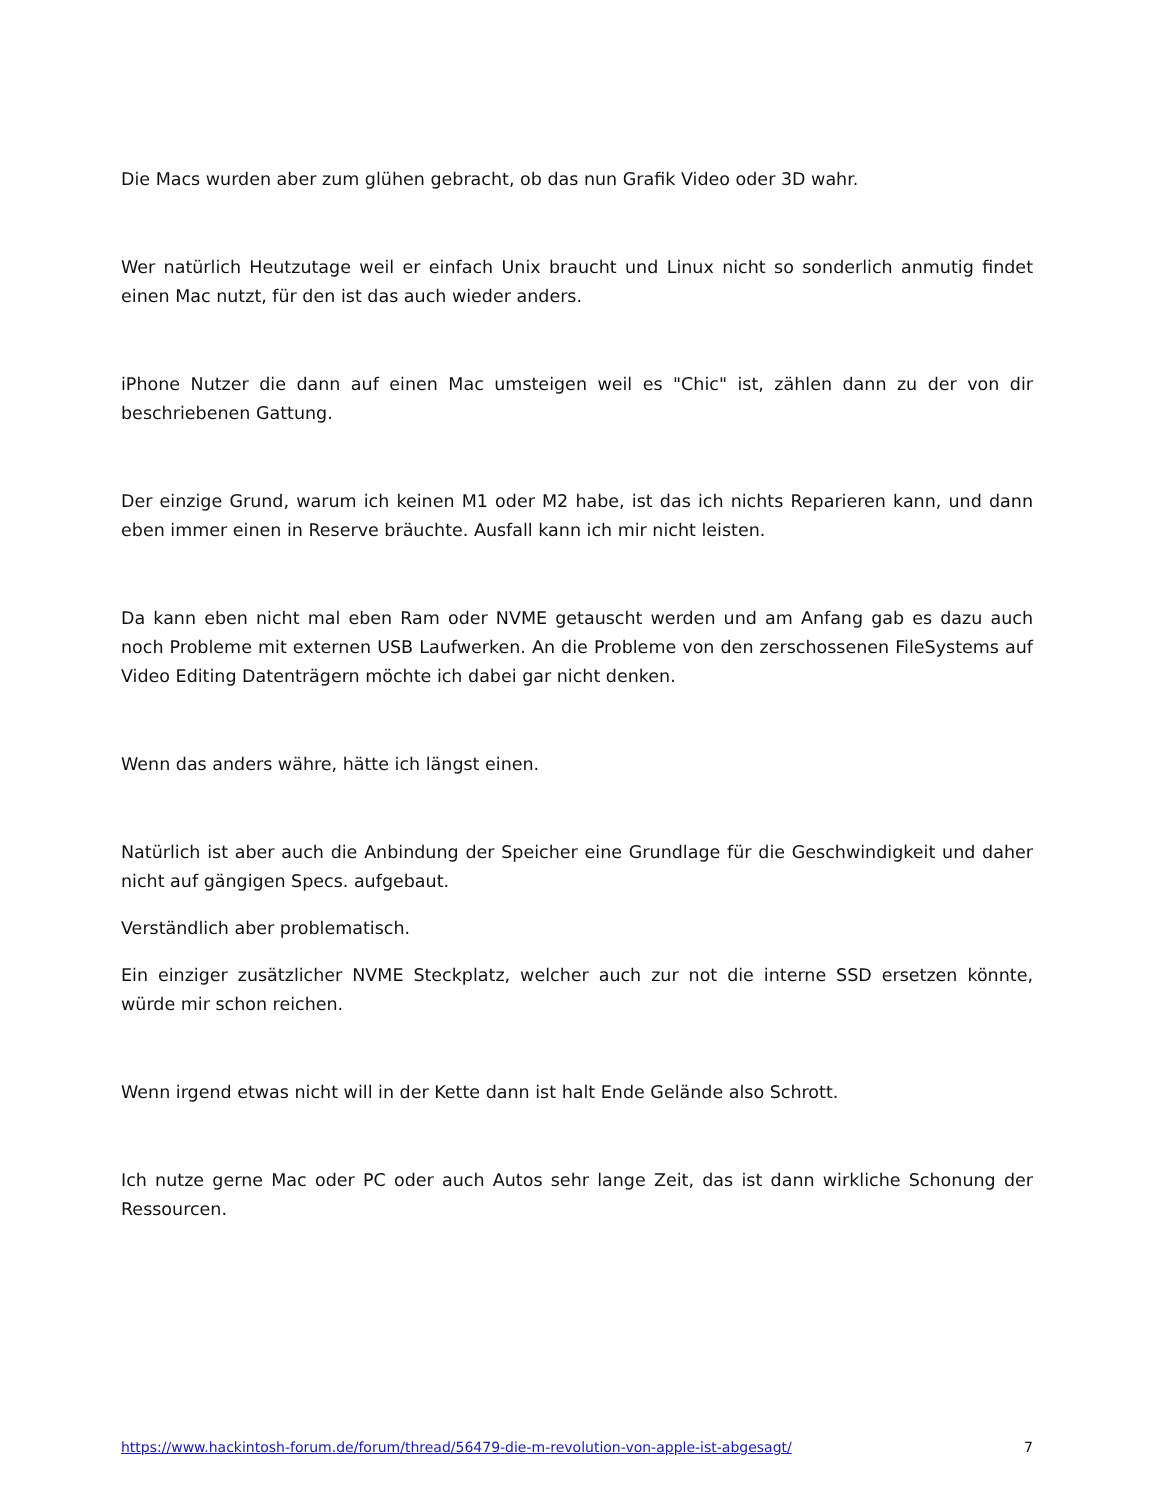Die Macs wurden aber zum glühen gebracht, ob das nun Grafik Video oder 3D wahr.
Wer natürlich Heutzutage weil er einfach Unix braucht und Linux nicht so sonderlich anmutig findet einen Mac nutzt, für den ist das auch wieder anders.
iPhone Nutzer die dann auf einen Mac umsteigen weil es "Chic" ist, zählen dann zu der von dir beschriebenen Gattung.
Der einzige Grund, warum ich keinen M1 oder M2 habe, ist das ich nichts Reparieren kann, und dann eben immer einen in Reserve bräuchte. Ausfall kann ich mir nicht leisten.
Da kann eben nicht mal eben Ram oder NVME getauscht werden und am Anfang gab es dazu auch noch Probleme mit externen USB Laufwerken. An die Probleme von den zerschossenen FileSystems auf Video Editing Datenträgern möchte ich dabei gar nicht denken.
Wenn das anders währe, hätte ich längst einen.
Natürlich ist aber auch die Anbindung der Speicher eine Grundlage für die Geschwindigkeit und daher nicht auf gängigen Specs. aufgebaut.
Verständlich aber problematisch.
Ein einziger zusätzlicher NVME Steckplatz, welcher auch zur not die interne SSD ersetzen könnte, würde mir schon reichen.
Wenn irgend etwas nicht will in der Kette dann ist halt Ende Gelände also Schrott.
Ich nutze gerne Mac oder PC oder auch Autos sehr lange Zeit, das ist dann wirkliche Schonung der Ressourcen.
https://www.hackintosh-forum.de/forum/thread/56479-die-m-revolution-von-apple-ist-abgesagt/ 7